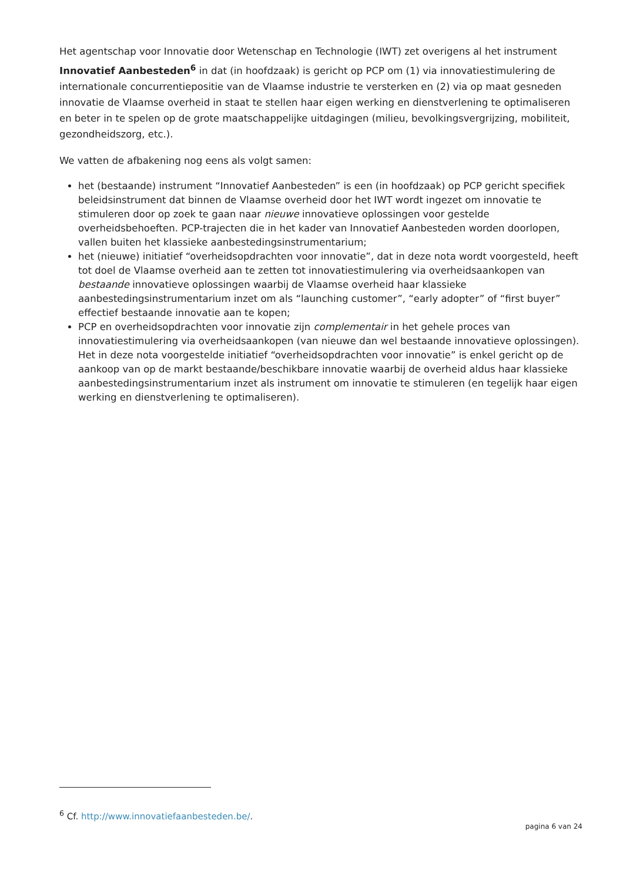Het agentschap voor Innovatie door Wetenschap en Technologie (IWT) zet overigens al het instrument Innovatief Aanbesteden<sup>6</sup> in dat (in hoofdzaak) is gericht op PCP om (1) via innovatiestimulering de internationale concurrentiepositie van de Vlaamse industrie te versterken en (2) via op maat gesneden innovatie de Vlaamse overheid in staat te stellen haar eigen werking en dienstverlening te optimaliseren en beter in te spelen op de grote maatschappelijke uitdagingen (milieu, bevolkingsvergrijzing, mobiliteit, gezondheidszorg, etc.).
We vatten de afbakening nog eens als volgt samen:
het (bestaande) instrument “Innovatief Aanbesteden” is een (in hoofdzaak) op PCP gericht specifiek beleidsinstrument dat binnen de Vlaamse overheid door het IWT wordt ingezet om innovatie te stimuleren door op zoek te gaan naar nieuwe innovatieve oplossingen voor gestelde overheidsbehoeften. PCP-trajecten die in het kader van Innovatief Aanbesteden worden doorlopen, vallen buiten het klassieke aanbestedingsinstrumentarium;
het (nieuwe) initiatief “overheidsopdrachten voor innovatie”, dat in deze nota wordt voorgesteld, heeft tot doel de Vlaamse overheid aan te zetten tot innovatiestimulering via overheidsaankopen van bestaande innovatieve oplossingen waarbij de Vlaamse overheid haar klassieke aanbestedingsinstrumentarium inzet om als “launching customer”, “early adopter” of “first buyer” effectief bestaande innovatie aan te kopen;
PCP en overheidsopdrachten voor innovatie zijn complementair in het gehele proces van innovatiestimulering via overheidsaankopen (van nieuwe dan wel bestaande innovatieve oplossingen). Het in deze nota voorgestelde initiatief “overheidsopdrachten voor innovatie” is enkel gericht op de aankoop van op de markt bestaande/beschikbare innovatie waarbij de overheid aldus haar klassieke aanbestedingsinstrumentarium inzet als instrument om innovatie te stimuleren (en tegelijk haar eigen werking en dienstverlening te optimaliseren).
<sup>6</sup> Cf. http://www.innovatiefaanbesteden.be/.
pagina 6 van 24